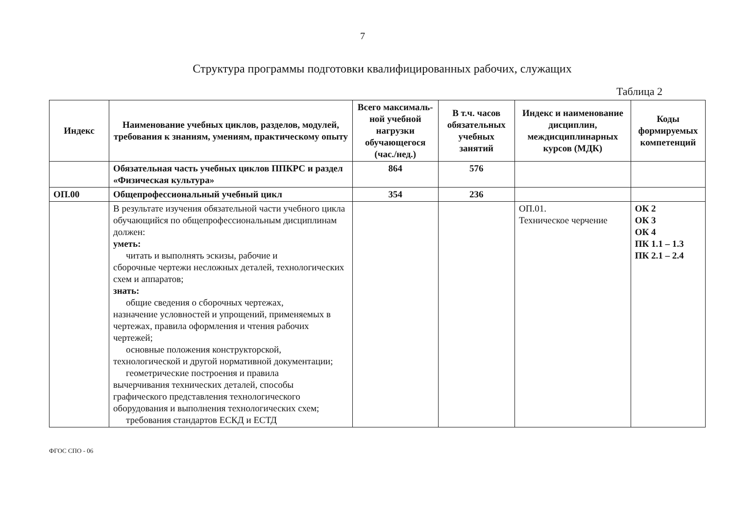7
Структура программы подготовки квалифицированных рабочих, служащих
Таблица 2
| Индекс | Наименование учебных циклов, разделов, модулей, требования к знаниям, умениям, практическому опыту | Всего максималь­ной учебной нагрузки обучающегося (час./нед.) | В т.ч. часов обязательных учебных занятий | Индекс и наименование дисциплин, междисциплинарных курсов (МДК) | Коды формируемых компетенций |
| --- | --- | --- | --- | --- | --- |
| | Обязательная часть учебных циклов ППКРС и раздел «Физическая культура» | 864 | 576 | | |
| ОП.00 | Общепрофессиональный учебный цикл | 354 | 236 | | |
| | В результате изучения обязательной части учебного цикла обучающийся по общепрофессиональным дисциплинам должен: уметь: читать и выполнять эскизы, рабочие и сборочные чертежи несложных деталей, технологических схем и аппаратов; знать: общие сведения о сборочных чертежах, назначение условностей и упрощений, применяемых в чертежах, правила оформления и чтения рабочих чертежей; основные положения конструкторской, технологической и другой нормативной документации; геометрические построения и правила вычерчивания технических деталей, способы графического представления технологического оборудования и выполнения технологических схем; требования стандартов ЕСКД и ЕСТД | | | ОП.01. Техническое черчение | ОК 2 ОК 3 ОК 4 ПК 1.1 – 1.3 ПК 2.1 – 2.4 |
ФГОС СПО - 06